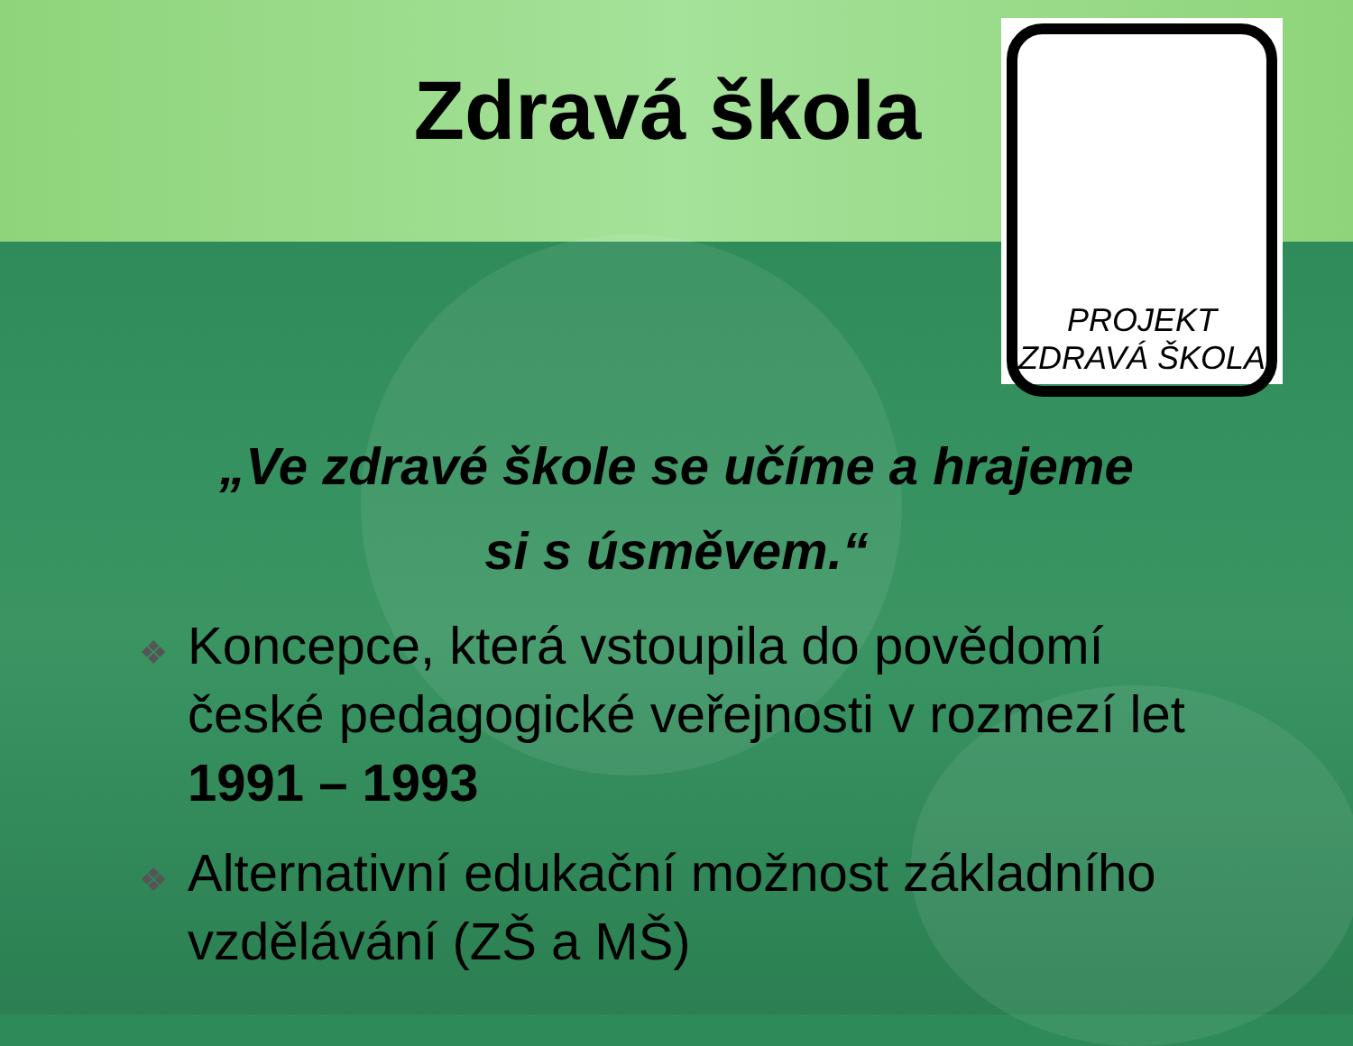Zdravá škola
PROJEKT
ZDRAVÁ ŠKOLA
„Ve zdravé škole se učíme a hrajeme
si s úsměvem.“
❖ Koncepce, která vstoupila do povědomí české pedagogické veřejnosti v rozmezí let 1991 – 1993
❖ Alternativní edukační možnost základního vzdělávání (ZŠ a MŠ)